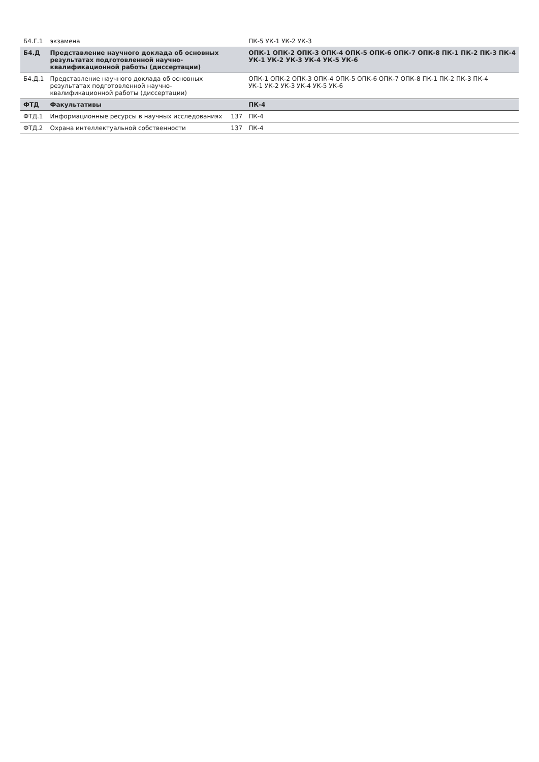| Б4.Г.1 | экзамена | | ПК-5 УК-1 УК-2 УК-3 |
| Б4.Д | Представление научного доклада об основных результатах подготовленной научно-квалификационной работы (диссертации) | | ОПК-1 ОПК-2 ОПК-3 ОПК-4 ОПК-5 ОПК-6 ОПК-7 ОПК-8 ПК-1 ПК-2 ПК-3 ПК-4 УК-1 УК-2 УК-3 УК-4 УК-5 УК-6 |
| Б4.Д.1 | Представление научного доклада об основных результатах подготовленной научно-квалификационной работы (диссертации) | | ОПК-1 ОПК-2 ОПК-3 ОПК-4 ОПК-5 ОПК-6 ОПК-7 ОПК-8 ПК-1 ПК-2 ПК-3 ПК-4 УК-1 УК-2 УК-3 УК-4 УК-5 УК-6 |
| ФТД | Факультативы | | ПК-4 |
| ФТД.1 | Информационные ресурсы в научных исследованиях | 137 | ПК-4 |
| ФТД.2 | Охрана интеллектуальной собственности | 137 | ПК-4 |